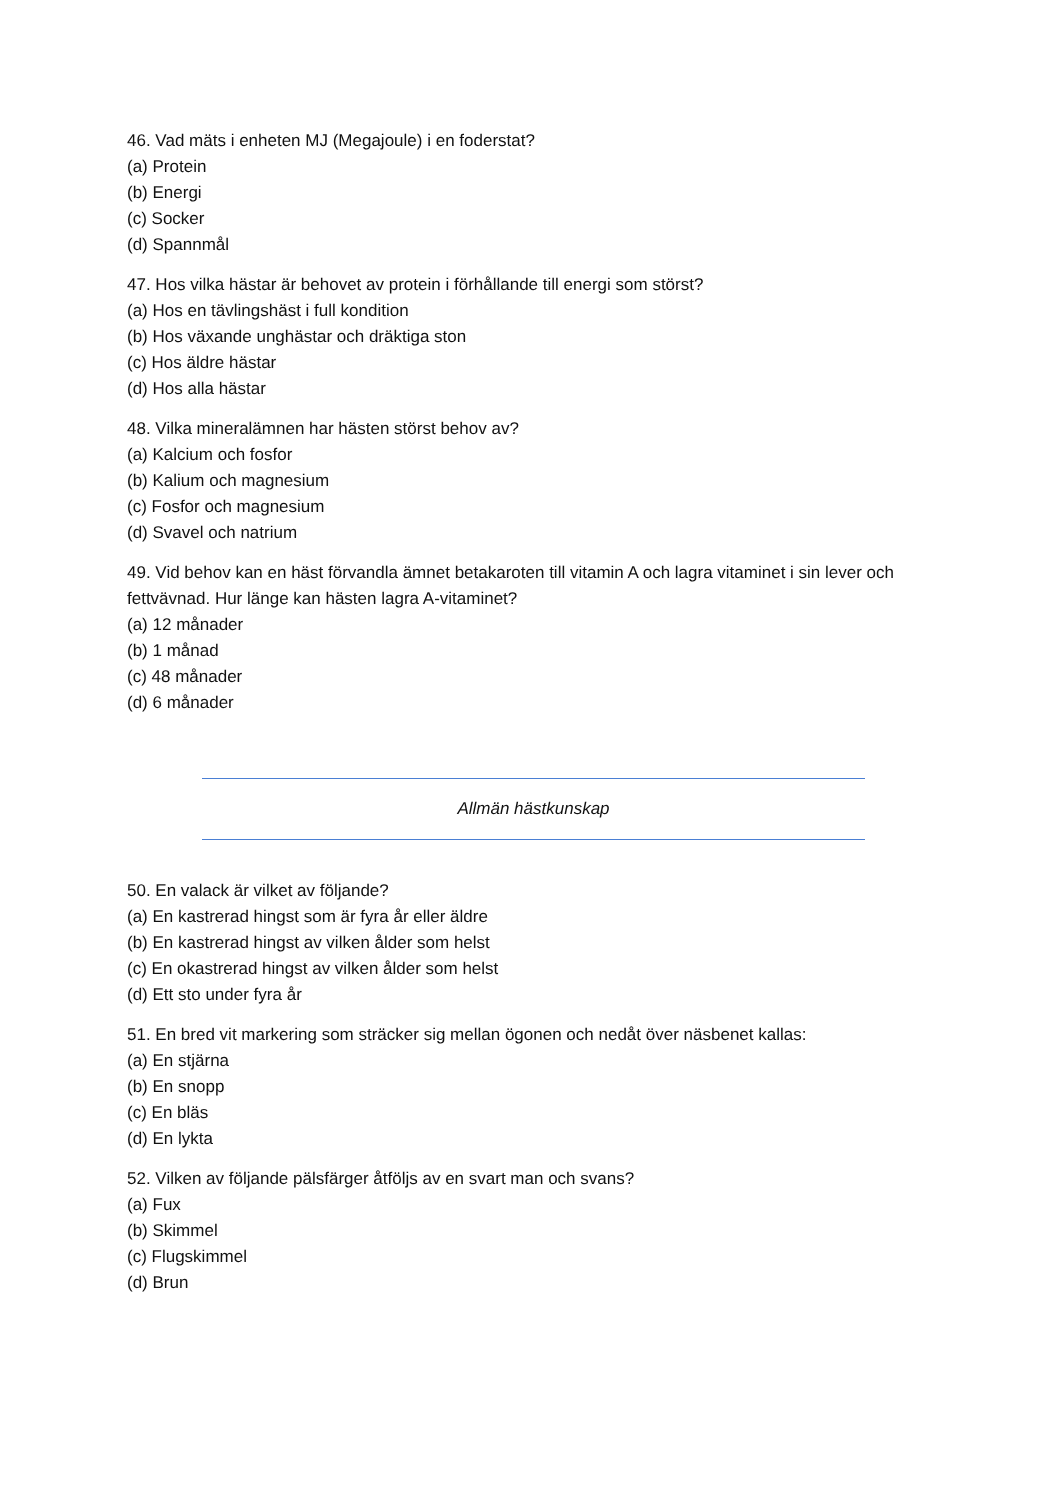46. Vad mäts i enheten MJ (Megajoule) i en foderstat?
(a) Protein
(b) Energi
(c) Socker
(d) Spannmål
47. Hos vilka hästar är behovet av protein i förhållande till energi som störst?
(a) Hos en tävlingshäst i full kondition
(b) Hos växande unghästar och dräktiga ston
(c) Hos äldre hästar
(d) Hos alla hästar
48. Vilka mineralämnen har hästen störst behov av?
(a) Kalcium och fosfor
(b) Kalium och magnesium
(c) Fosfor och magnesium
(d) Svavel och natrium
49. Vid behov kan en häst förvandla ämnet betakaroten till vitamin A och lagra vitaminet i sin lever och fettvävnad. Hur länge kan hästen lagra A-vitaminet?
(a) 12 månader
(b) 1 månad
(c) 48 månader
(d) 6 månader
Allmän hästkunskap
50. En valack är vilket av följande?
(a) En kastrerad hingst som är fyra år eller äldre
(b) En kastrerad hingst av vilken ålder som helst
(c) En okastrerad hingst av vilken ålder som helst
(d) Ett sto under fyra år
51. En bred vit markering som sträcker sig mellan ögonen och nedåt över näsbenet kallas:
(a) En stjärna
(b) En snopp
(c) En bläs
(d) En lykta
52. Vilken av följande pälsfärger åtföljs av en svart man och svans?
(a) Fux
(b) Skimmel
(c) Flugskimmel
(d) Brun